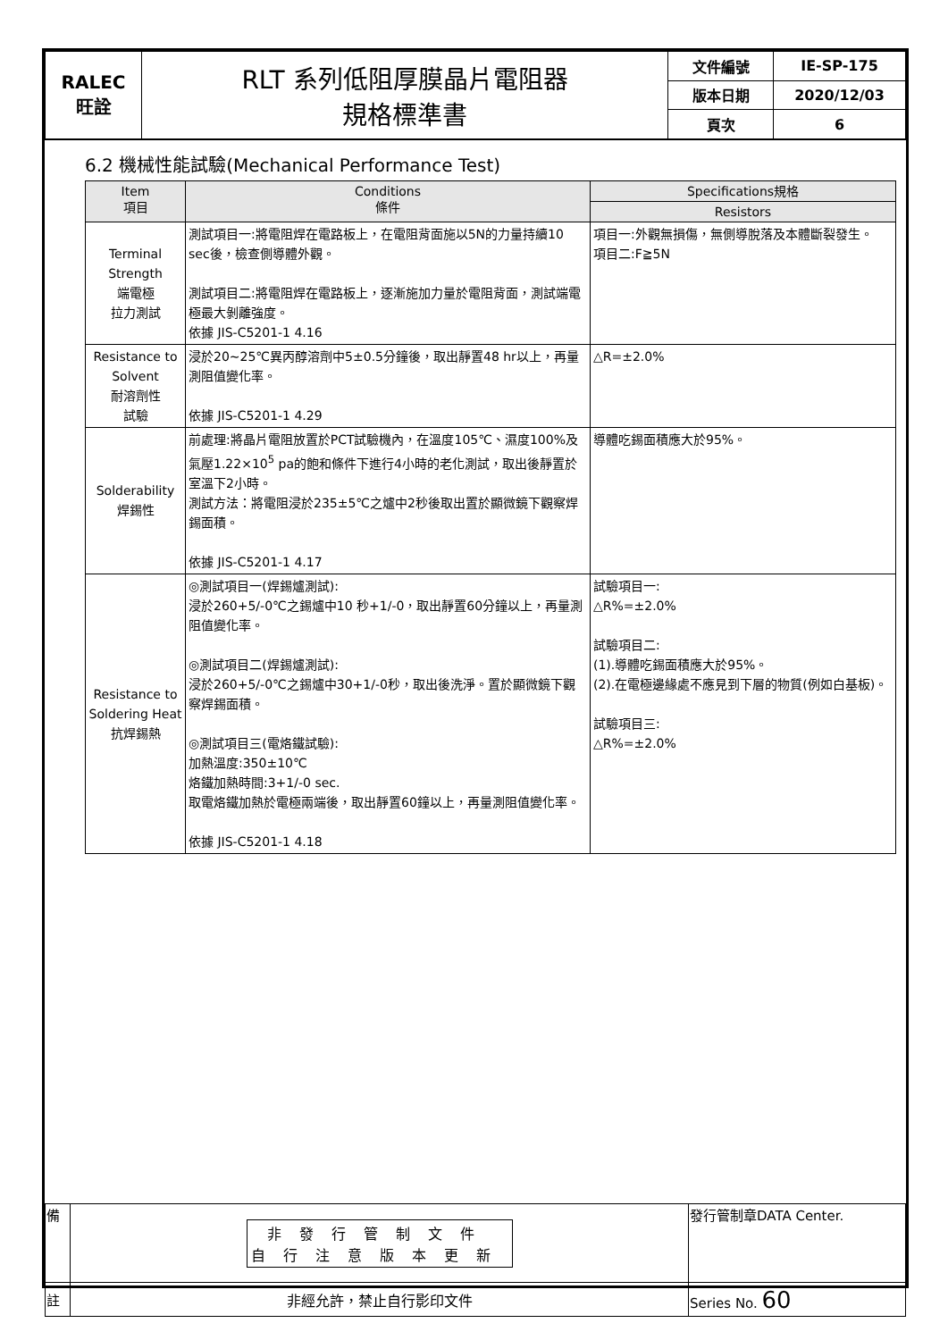| RALEC 旺詮 | RLT 系列低阻厚膜晶片電阻器 規格標準書 | 文件編號 | IE-SP-175 |
| | | 版本日期 | 2020/12/03 |
| | | 頁次 | 6 |
6.2 機械性能試驗(Mechanical Performance Test)
| Item 項目 | Conditions 條件 | Specifications規格 |
| --- | --- | --- |
| | | Resistors |
| Terminal Strength 端電極 拉力測試 | 測試項目一:將電阻焊在電路板上，在電阻背面施以5N的力量持續10 sec後，檢查側導體外觀。 測試項目二:將電阻焊在電路板上，逐漸施加力量於電阻背面，測試端電極最大剝離強度。 依據 JIS-C5201-1 4.16 | 項目一:外觀無損傷，無側導脫落及本體斷裂發生。 項目二:F≧5N |
| Resistance to Solvent 耐溶劑性 試驗 | 浸於20~25℃異丙醇溶劑中5±0.5分鐘後，取出靜置48 hr以上，再量測阻值變化率。 依據 JIS-C5201-1 4.29 | △R=±2.0% |
| Solderability 焊錫性 | 前處理:將晶片電阻放置於PCT試驗機內，在溫度105℃、濕度100%及氣壓1.22×10<sup>5</sup> pa的飽和條件下進行4小時的老化測試，取出後靜置於室溫下2小時。 測試方法：將電阻浸於235±5℃之爐中2秒後取出置於顯微鏡下觀察焊錫面積。 依據 JIS-C5201-1 4.17 | 導體吃錫面積應大於95%。 |
| Resistance to Soldering Heat 抗焊錫熱 | ◎測試項目一(焊錫爐測試): 浸於260+5/-0℃之錫爐中10 秒+1/-0，取出靜置60分鐘以上，再量測阻值變化率。 ◎測試項目二(焊錫爐測試): 浸於260+5/-0℃之錫爐中30+1/-0秒，取出後洗淨。置於顯微鏡下觀察焊錫面積。 ◎測試項目三(電烙鐵試驗): 加熱溫度:350±10℃ 烙鐵加熱時間:3+1/-0 sec. 取電烙鐵加熱於電極兩端後，取出靜置60鐘以上，再量測阻值變化率。 依據 JIS-C5201-1 4.18 | 試驗項目一: △R%=±2.0% 試驗項目二: (1).導體吃錫面積應大於95%。 (2).在電極邊緣處不應見到下層的物質(例如白基板)。 試驗項目三: △R%=±2.0% |
| 備 | 非發行管制文件 自行注意版本更新 | 發行管制章DATA Center. |
| 註 | 非經允許，禁止自行影印文件 | Series No. 60 |